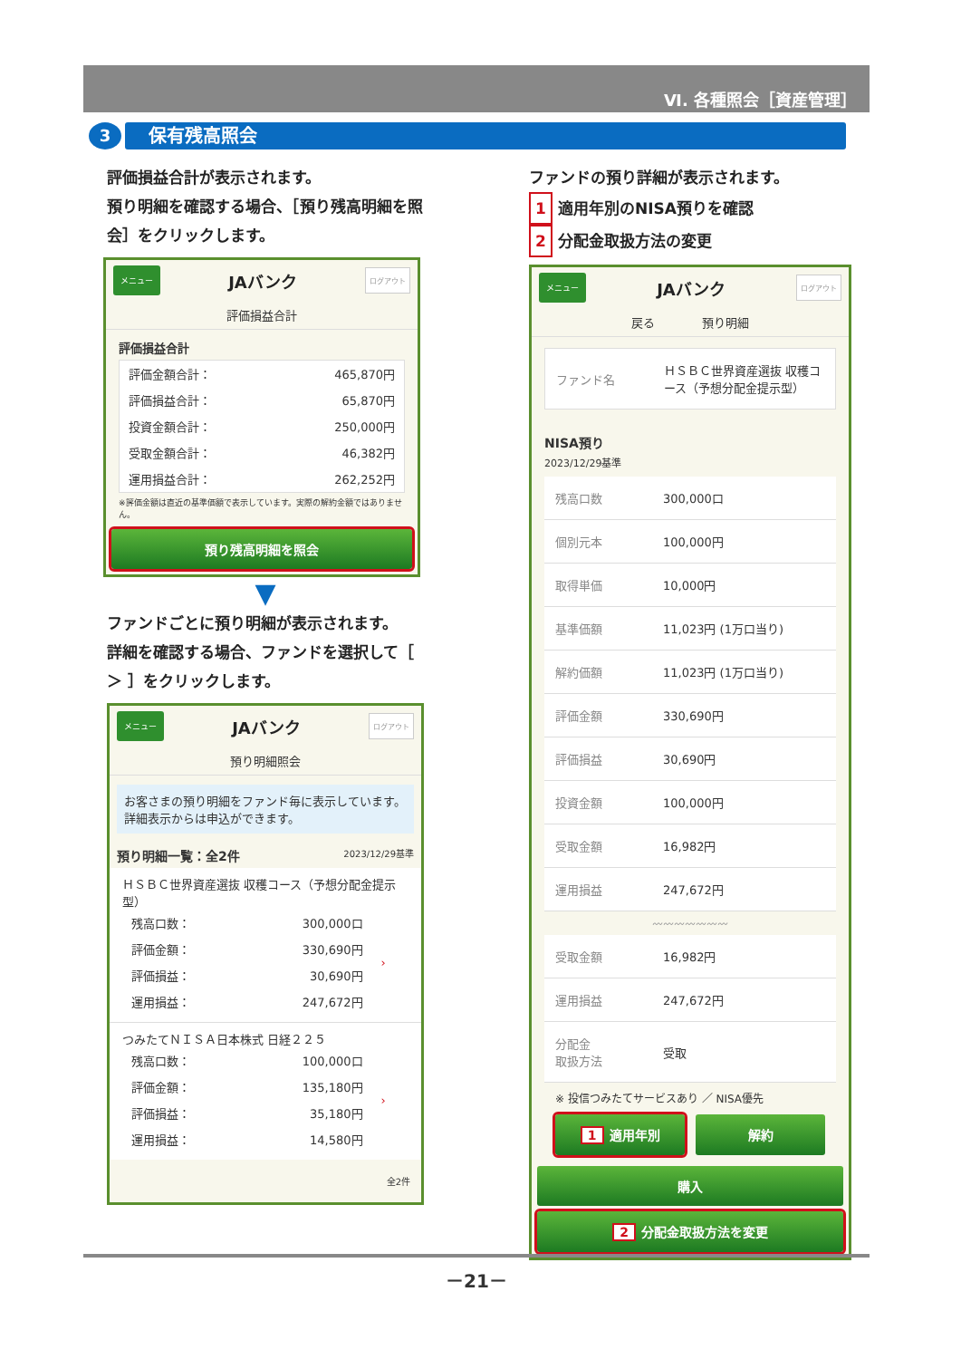Ⅵ. 各種照会［資産管理］
3 保有残高照会
評価損益合計が表示されます。
預り明細を確認する場合、［預り残高明細を照会］をクリックします。
メニュー JAバンク ログアウト
評価損益合計
評価損益合計
| 評価金額合計： | 465,870円 |
| 評価損益合計： | 65,870円 |
| 投資金額合計： | 250,000円 |
| 受取金額合計： | 46,382円 |
| 運用損益合計： | 262,252円 |
※評価金額は直近の基準価額で表示しています。実際の解約金額ではありません。
預り残高明細を照会
▼
ファンドごとに預り明細が表示されます。
詳細を確認する場合、ファンドを選択して［ ＞ ］をクリックします。
メニュー JAバンク ログアウト
預り明細照会
お客さまの預り明細をファンド毎に表示しています。詳細表示からは申込ができます。
預り明細一覧：全2件 2023/12/29基準
ＨＳＢＣ世界資産選抜 収穫コース（予想分配金提示型）
| 残高口数： | 300,000口 | › |
| 評価金額： | 330,690円 | |
| 評価損益： | 30,690円 | |
| 運用損益： | 247,672円 | |
つみたてＮＩＳＡ日本株式 日経２２５
| 残高口数： | 100,000口 | › |
| 評価金額： | 135,180円 | |
| 評価損益： | 35,180円 | |
| 運用損益： | 14,580円 | |
全2件
ファンドの預り詳細が表示されます。
1 適用年別のNISA預りを確認
2 分配金取扱方法の変更
メニュー JAバンク ログアウト
戻る　　　　預り明細
| ファンド名 | ＨＳＢＣ世界資産選抜 収穫コース（予想分配金提示型） |
NISA預り
2023/12/29基準
| 残高口数 | 300,000口 |
| 個別元本 | 100,000円 |
| 取得単価 | 10,000円 |
| 基準価額 | 11,023円 (1万口当り) |
| 解約価額 | 11,023円 (1万口当り) |
| 評価金額 | 330,690円 |
| 評価損益 | 30,690円 |
| 投資金額 | 100,000円 |
| 受取金額 | 16,982円 |
| 運用損益 | 247,672円 |
〰〰〰〰〰〰〰
| 受取金額 | 16,982円 |
| 運用損益 | 247,672円 |
| 分配金 取扱方法 | 受取 |
※ 投信つみたてサービスあり ／ NISA優先
1 適用年別 解約
購入
2 分配金取扱方法を変更
－21－